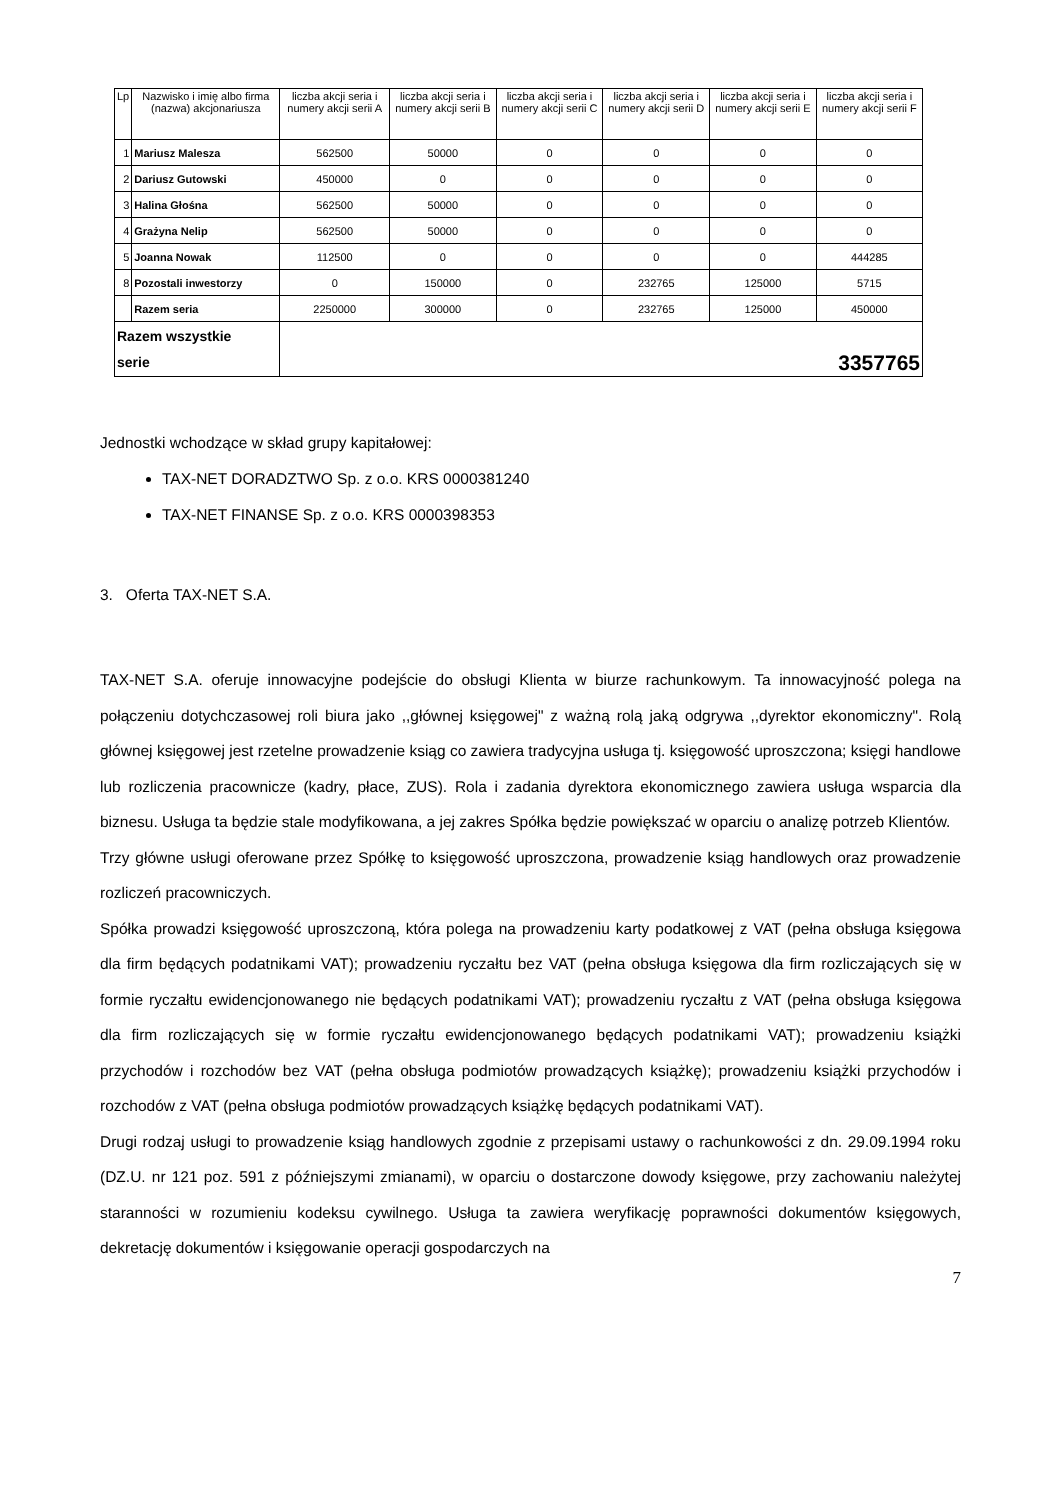| Lp | Nazwisko i imię albo firma (nazwa) akcjonariusza | liczba akcji seria i numery akcji serii A | liczba akcji seria i numery akcji serii B | liczba akcji seria i numery akcji serii C | liczba akcji seria i numery akcji serii D | liczba akcji seria i numery akcji serii E | liczba akcji seria i numery akcji serii F |
| --- | --- | --- | --- | --- | --- | --- | --- |
| 1 | Mariusz Malesza | 562500 | 50000 | 0 | 0 | 0 | 0 |
| 2 | Dariusz Gutowski | 450000 | 0 | 0 | 0 | 0 | 0 |
| 3 | Halina Głośna | 562500 | 50000 | 0 | 0 | 0 | 0 |
| 4 | Grażyna Nelip | 562500 | 50000 | 0 | 0 | 0 | 0 |
| 5 | Joanna Nowak | 112500 | 0 | 0 | 0 | 0 | 444285 |
| 8 | Pozostali inwestorzy | 0 | 150000 | 0 | 232765 | 125000 | 5715 |
| | Razem seria | 2250000 | 300000 | 0 | 232765 | 125000 | 450000 |
| Razem wszystkie serie | | 3357765 | | | | | |
Jednostki wchodzące w skład grupy kapitałowej:
TAX-NET DORADZTWO Sp. z o.o. KRS 0000381240
TAX-NET FINANSE Sp. z o.o. KRS 0000398353
3. Oferta TAX-NET S.A.
TAX-NET S.A. oferuje innowacyjne podejście do obsługi Klienta w biurze rachunkowym. Ta innowacyjność polega na połączeniu dotychczasowej roli biura jako ,,głównej księgowej" z ważną rolą jaką odgrywa ,,dyrektor ekonomiczny". Rolą głównej księgowej jest rzetelne prowadzenie ksiąg co zawiera tradycyjna usługa tj. księgowość uproszczona; księgi handlowe lub rozliczenia pracownicze (kadry, płace, ZUS). Rola i zadania dyrektora ekonomicznego zawiera usługa wsparcia dla biznesu. Usługa ta będzie stale modyfikowana, a jej zakres Spółka będzie powiększać w oparciu o analizę potrzeb Klientów.
Trzy główne usługi oferowane przez Spółkę to księgowość uproszczona, prowadzenie ksiąg handlowych oraz prowadzenie rozliczeń pracowniczych.
Spółka prowadzi księgowość uproszczoną, która polega na prowadzeniu karty podatkowej z VAT (pełna obsługa księgowa dla firm będących podatnikami VAT); prowadzeniu ryczałtu bez VAT (pełna obsługa księgowa dla firm rozliczających się w formie ryczałtu ewidencjonowanego nie będących podatnikami VAT); prowadzeniu ryczałtu z VAT (pełna obsługa księgowa dla firm rozliczających się w formie ryczałtu ewidencjonowanego będących podatnikami VAT); prowadzeniu książki przychodów i rozchodów bez VAT (pełna obsługa podmiotów prowadzących książkę); prowadzeniu książki przychodów i rozchodów z VAT (pełna obsługa podmiotów prowadzących książkę będących podatnikami VAT).
Drugi rodzaj usługi to prowadzenie ksiąg handlowych zgodnie z przepisami ustawy o rachunkowości z dn. 29.09.1994 roku (DZ.U. nr 121 poz. 591 z późniejszymi zmianami), w oparciu o dostarczone dowody księgowe, przy zachowaniu należytej staranności w rozumieniu kodeksu cywilnego. Usługa ta zawiera weryfikację poprawności dokumentów księgowych, dekretację dokumentów i księgowanie operacji gospodarczych na
7